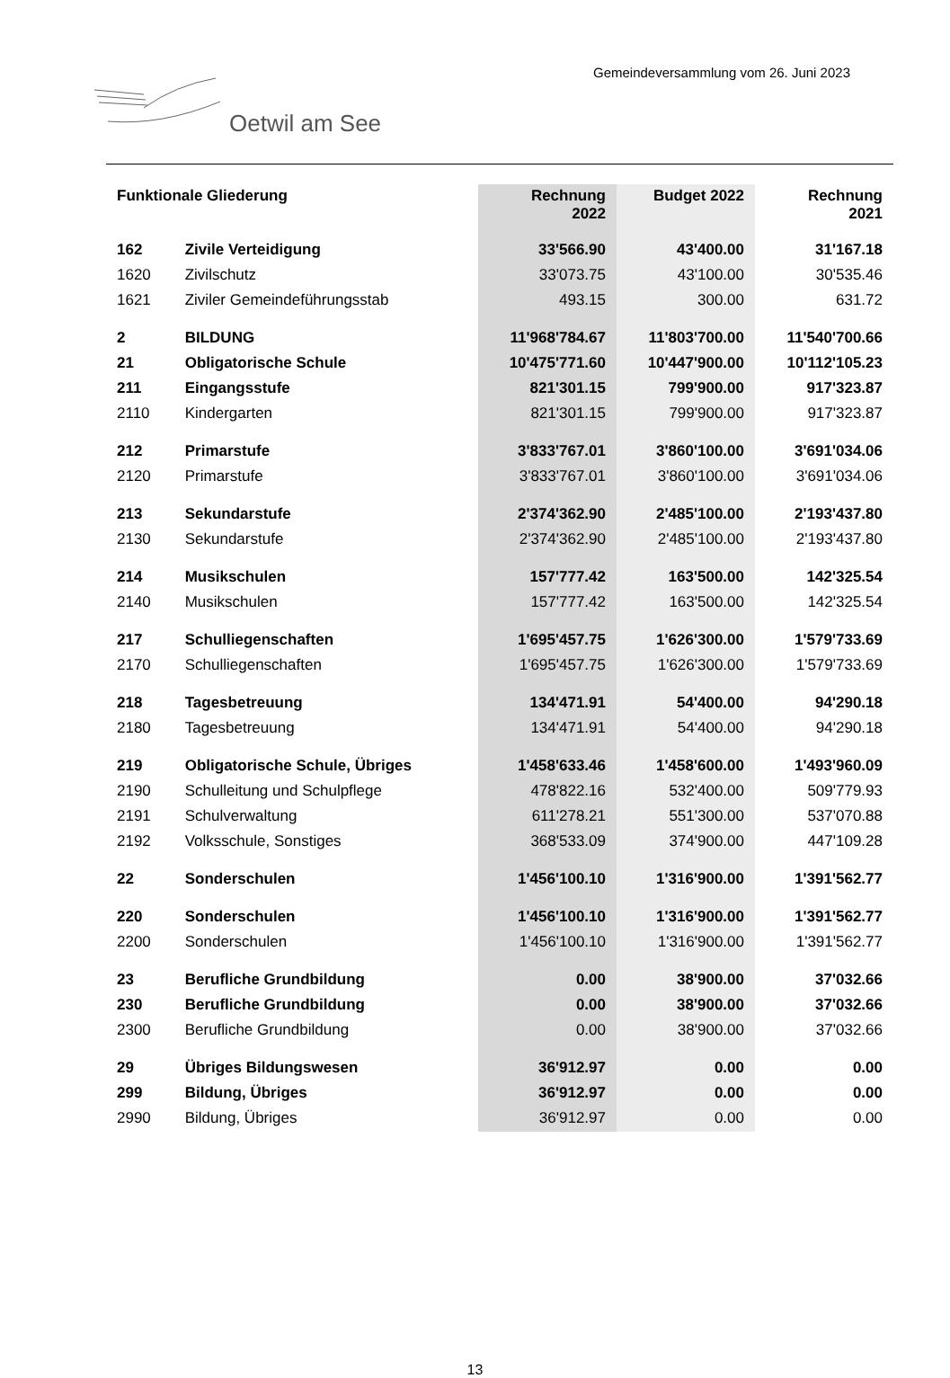Gemeindeversammlung vom 26. Juni 2023
Oetwil am See
| Funktionale Gliederung | | Rechnung 2022 | Budget 2022 | Rechnung 2021 |
| --- | --- | --- | --- | --- |
| 162 | Zivile Verteidigung | 33'566.90 | 43'400.00 | 31'167.18 |
| 1620 | Zivilschutz | 33'073.75 | 43'100.00 | 30'535.46 |
| 1621 | Ziviler Gemeindeführungsstab | 493.15 | 300.00 | 631.72 |
| 2 | BILDUNG | 11'968'784.67 | 11'803'700.00 | 11'540'700.66 |
| 21 | Obligatorische Schule | 10'475'771.60 | 10'447'900.00 | 10'112'105.23 |
| 211 | Eingangsstufe | 821'301.15 | 799'900.00 | 917'323.87 |
| 2110 | Kindergarten | 821'301.15 | 799'900.00 | 917'323.87 |
| 212 | Primarstufe | 3'833'767.01 | 3'860'100.00 | 3'691'034.06 |
| 2120 | Primarstufe | 3'833'767.01 | 3'860'100.00 | 3'691'034.06 |
| 213 | Sekundarstufe | 2'374'362.90 | 2'485'100.00 | 2'193'437.80 |
| 2130 | Sekundarstufe | 2'374'362.90 | 2'485'100.00 | 2'193'437.80 |
| 214 | Musikschulen | 157'777.42 | 163'500.00 | 142'325.54 |
| 2140 | Musikschulen | 157'777.42 | 163'500.00 | 142'325.54 |
| 217 | Schulliegenschaften | 1'695'457.75 | 1'626'300.00 | 1'579'733.69 |
| 2170 | Schulliegenschaften | 1'695'457.75 | 1'626'300.00 | 1'579'733.69 |
| 218 | Tagesbetreuung | 134'471.91 | 54'400.00 | 94'290.18 |
| 2180 | Tagesbetreuung | 134'471.91 | 54'400.00 | 94'290.18 |
| 219 | Obligatorische Schule, Übriges | 1'458'633.46 | 1'458'600.00 | 1'493'960.09 |
| 2190 | Schulleitung und Schulpflege | 478'822.16 | 532'400.00 | 509'779.93 |
| 2191 | Schulverwaltung | 611'278.21 | 551'300.00 | 537'070.88 |
| 2192 | Volksschule, Sonstiges | 368'533.09 | 374'900.00 | 447'109.28 |
| 22 | Sonderschulen | 1'456'100.10 | 1'316'900.00 | 1'391'562.77 |
| 220 | Sonderschulen | 1'456'100.10 | 1'316'900.00 | 1'391'562.77 |
| 2200 | Sonderschulen | 1'456'100.10 | 1'316'900.00 | 1'391'562.77 |
| 23 | Berufliche Grundbildung | 0.00 | 38'900.00 | 37'032.66 |
| 230 | Berufliche Grundbildung | 0.00 | 38'900.00 | 37'032.66 |
| 2300 | Berufliche Grundbildung | 0.00 | 38'900.00 | 37'032.66 |
| 29 | Übriges Bildungswesen | 36'912.97 | 0.00 | 0.00 |
| 299 | Bildung, Übriges | 36'912.97 | 0.00 | 0.00 |
| 2990 | Bildung, Übriges | 36'912.97 | 0.00 | 0.00 |
13